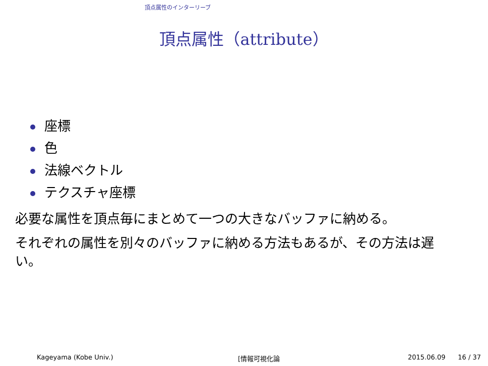頂点属性のインターリーブ
頂点属性（attribute）
座標
色
法線ベクトル
テクスチャ座標
必要な属性を頂点毎にまとめて一つの大きなバッファに納める。
それぞれの属性を別々のバッファに納める方法もあるが、その方法は遅い。
Kageyama (Kobe Univ.) [情報可視化論 2015.06.09 16 / 37